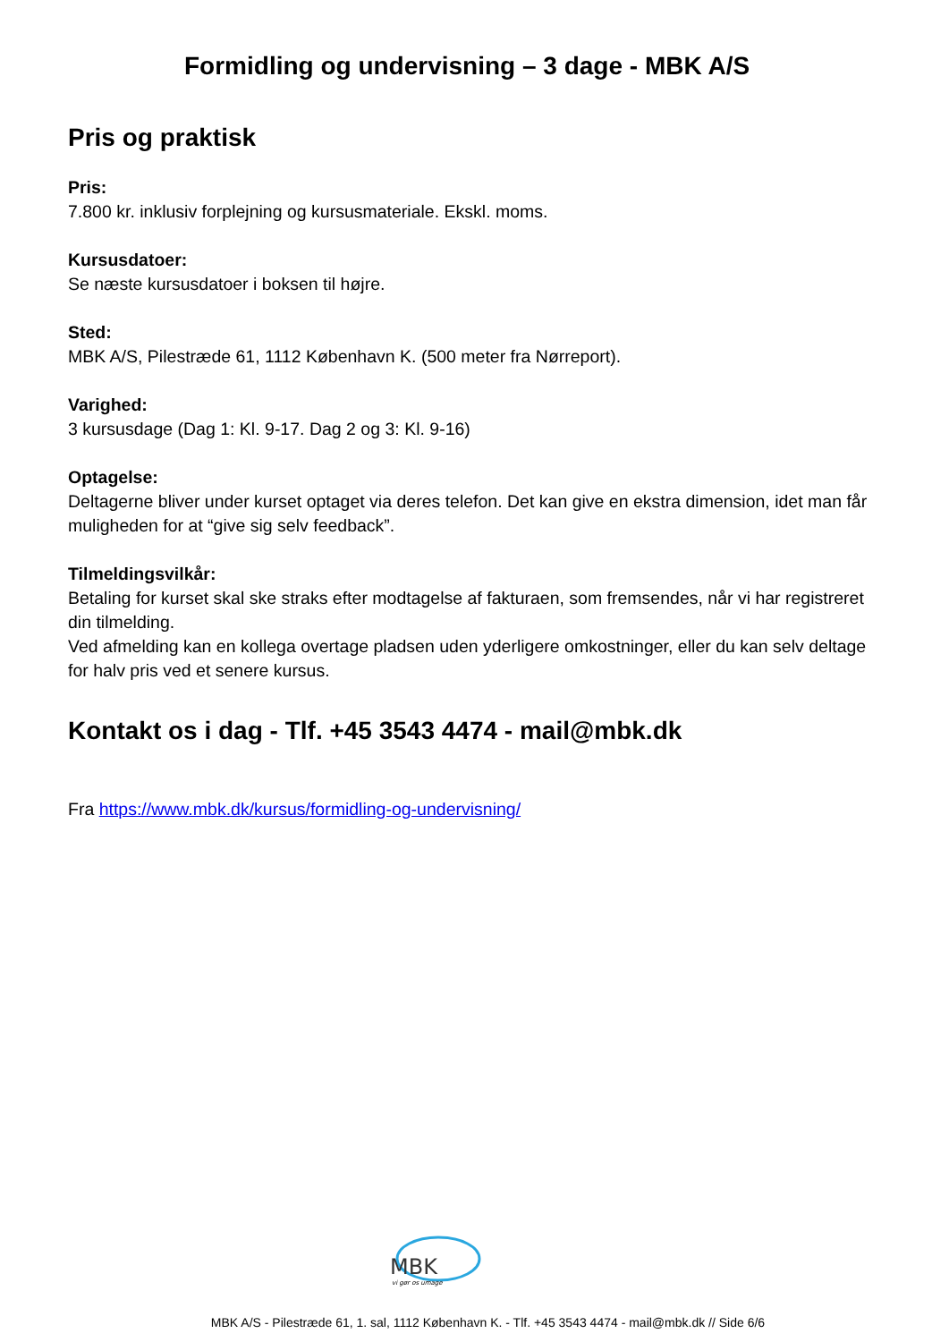Formidling og undervisning – 3 dage - MBK A/S
Pris og praktisk
Pris:
7.800 kr. inklusiv forplejning og kursusmateriale. Ekskl. moms.
Kursusdatoer:
Se næste kursusdatoer i boksen til højre.
Sted:
MBK A/S, Pilestræde 61, 1112 København K. (500 meter fra Nørreport).
Varighed:
3 kursusdage (Dag 1: Kl. 9-17. Dag 2 og 3: Kl. 9-16)
Optagelse:
Deltagerne bliver under kurset optaget via deres telefon. Det kan give en ekstra dimension, idet man får muligheden for at “give sig selv feedback”.
Tilmeldingsvilkår:
Betaling for kurset skal ske straks efter modtagelse af fakturaen, som fremsendes, når vi har registreret din tilmelding.
Ved afmelding kan en kollega overtage pladsen uden yderligere omkostninger, eller du kan selv deltage for halv pris ved et senere kursus.
Kontakt os i dag - Tlf. +45 3543 4474 - mail@mbk.dk
Fra https://www.mbk.dk/kursus/formidling-og-undervisning/
MBK
vi gør os umage
MBK A/S - Pilestræde 61, 1. sal, 1112 København K. - Tlf. +45 3543 4474 - mail@mbk.dk // Side 6/6